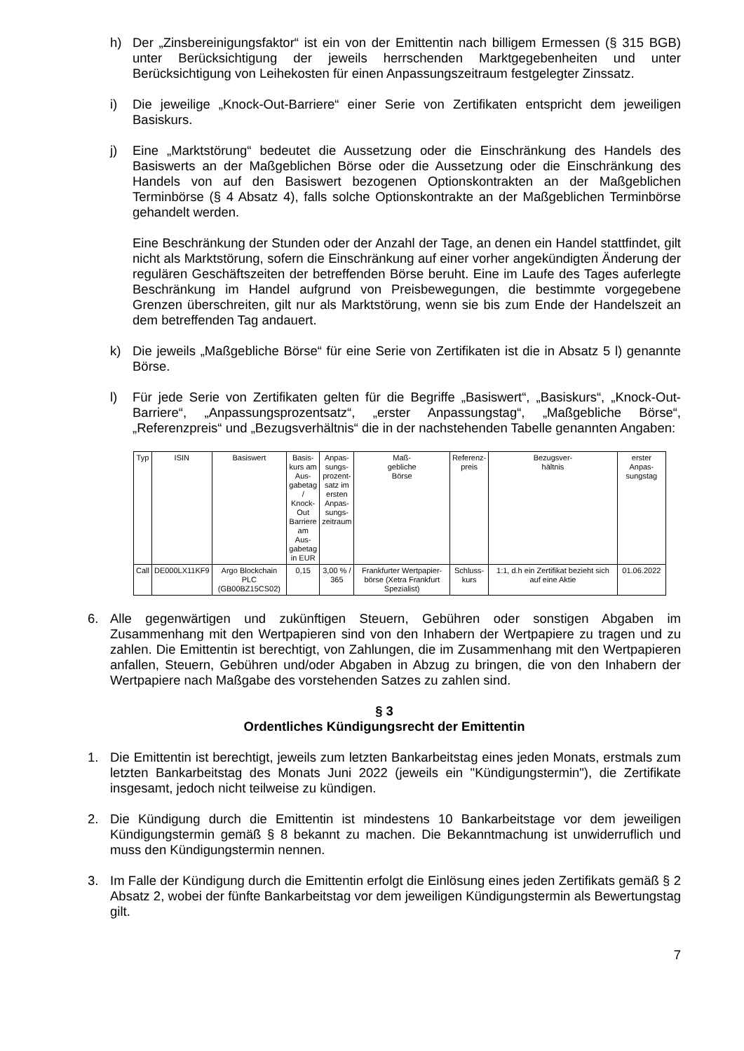h) Der „Zinsbereinigungsfaktor“ ist ein von der Emittentin nach billigem Ermessen (§ 315 BGB) unter Berücksichtigung der jeweils herrschenden Marktgegebenheiten und unter Berücksichtigung von Leihekosten für einen Anpassungszeitraum festgelegter Zinssatz.
i) Die jeweilige „Knock-Out-Barriere“ einer Serie von Zertifikaten entspricht dem jeweiligen Basiskurs.
j) Eine „Marktstörung“ bedeutet die Aussetzung oder die Einschränkung des Handels des Basiswerts an der Maßgeblichen Börse oder die Aussetzung oder die Einschränkung des Handels von auf den Basiswert bezogenen Optionskontrakten an der Maßgeblichen Terminbörse (§ 4 Absatz 4), falls solche Optionskontrakte an der Maßgeblichen Terminbörse gehandelt werden.
Eine Beschränkung der Stunden oder der Anzahl der Tage, an denen ein Handel stattfindet, gilt nicht als Marktstörung, sofern die Einschränkung auf einer vorher angekündigten Änderung der regulären Geschäftszeiten der betreffenden Börse beruht. Eine im Laufe des Tages auferlegte Beschränkung im Handel aufgrund von Preisbewegungen, die bestimmte vorgegebene Grenzen überschreiten, gilt nur als Marktstörung, wenn sie bis zum Ende der Handelszeit an dem betreffenden Tag andauert.
k) Die jeweils „Maßgebliche Börse“ für eine Serie von Zertifikaten ist die in Absatz 5 l) genannte Börse.
l) Für jede Serie von Zertifikaten gelten für die Begriffe „Basiswert“, „Basiskurs“, „Knock-Out-Barriere“, „Anpassungsprozentsatz“, „erster Anpassungstag“, „Maßgebliche Börse“, „Referenzpreis“ und „Bezugsverhältnis“ die in der nachstehenden Tabelle genannten Angaben:
| Typ | ISIN | Basiswert | Basis- kurs am Aus- gabetag / Knock- Out Barriere am Aus- gabetag in EUR | Anpas- sungs- prozent- satz im ersten Anpas- sungs- zeitraum | Maß- gebliche Börse | Referenz- preis | Bezugsver- hältnis | erster Anpas- sungstag |
| --- | --- | --- | --- | --- | --- | --- | --- | --- |
| Call | DE000LX11KF9 | Argo Blockchain PLC (GB00BZ15CS02) | 0,15 | 3,00 % / 365 | Frankfurter Wertpapier- börse (Xetra Frankfurt Spezialist) | Schluss- kurs | 1:1, d.h ein Zertifikat bezieht sich auf eine Aktie | 01.06.2022 |
6. Alle gegenwärtigen und zukünftigen Steuern, Gebühren oder sonstigen Abgaben im Zusammenhang mit den Wertpapieren sind von den Inhabern der Wertpapiere zu tragen und zu zahlen. Die Emittentin ist berechtigt, von Zahlungen, die im Zusammenhang mit den Wertpapieren anfallen, Steuern, Gebühren und/oder Abgaben in Abzug zu bringen, die von den Inhabern der Wertpapiere nach Maßgabe des vorstehenden Satzes zu zahlen sind.
§ 3
Ordentliches Kündigungsrecht der Emittentin
1. Die Emittentin ist berechtigt, jeweils zum letzten Bankarbeitstag eines jeden Monats, erstmals zum letzten Bankarbeitstag des Monats Juni 2022 (jeweils ein "Kündigungstermin"), die Zertifikate insgesamt, jedoch nicht teilweise zu kündigen.
2. Die Kündigung durch die Emittentin ist mindestens 10 Bankarbeitstage vor dem jeweiligen Kündigungstermin gemäß § 8 bekannt zu machen. Die Bekanntmachung ist unwiderruflich und muss den Kündigungstermin nennen.
3. Im Falle der Kündigung durch die Emittentin erfolgt die Einlösung eines jeden Zertifikats gemäß § 2 Absatz 2, wobei der fünfte Bankarbeitstag vor dem jeweiligen Kündigungstermin als Bewertungstag gilt.
7